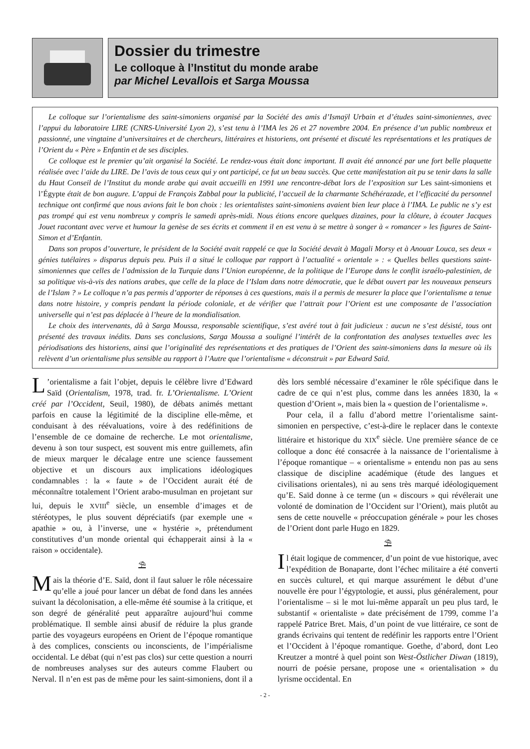Dossier du trimestre
Le colloque à l’Institut du monde arabe
par Michel Levallois et Sarga Moussa
Le colloque sur l’orientalisme des saint-simoniens organisé par la Société des amis d’Ismaÿl Urbain et d’études saint-simoniennes, avec l’appui du laboratoire LIRE (CNRS-Université Lyon 2), s’est tenu à l’IMA les 26 et 27 novembre 2004. En présence d’un public nombreux et passionné, une vingtaine d’universitaires et de chercheurs, littéraires et historiens, ont présenté et discuté les représentations et les pratiques de l’Orient du « Père » Enfantin et de ses disciples.
Ce colloque est le premier qu’ait organisé la Société. Le rendez-vous était donc important. Il avait été annoncé par une fort belle plaquette réalisée avec l’aide du LIRE. De l’avis de tous ceux qui y ont participé, ce fut un beau succès. Que cette manifestation ait pu se tenir dans la salle du Haut Conseil de l’Institut du monde arabe qui avait accueilli en 1991 une rencontre-débat lors de l’exposition sur Les saint-simoniens et l’Égypte était de bon augure. L’appui de François Zabbal pour la publicité, l’accueil de la charmante Schéhérazade, et l’efficacité du personnel technique ont confirmé que nous avions fait le bon choix : les orientalistes saint-simoniens avaient bien leur place à l’IMA. Le public ne s’y est pas trompé qui est venu nombreux y compris le samedi après-midi. Nous étions encore quelques dizaines, pour la clôture, à écouter Jacques Jouet racontant avec verve et humour la genèse de ses écrits et comment il en est venu à se mettre à songer à « romancer » les figures de Saint-Simon et d’Enfantin.
Dans son propos d’ouverture, le président de la Société avait rappelé ce que la Société devait à Magali Morsy et à Anouar Louca, ses deux « génies tutélaires » disparus depuis peu. Puis il a situé le colloque par rapport à l’actualité « orientale » : « Quelles belles questions saint-simoniennes que celles de l’admission de la Turquie dans l’Union européenne, de la politique de l’Europe dans le conflit israélo-palestinien, de sa politique vis-à-vis des nations arabes, que celle de la place de l’Islam dans notre démocratie, que le débat ouvert par les nouveaux penseurs de l’Islam ? » Le colloque n’a pas permis d’apporter de réponses à ces questions, mais il a permis de mesurer la place que l’orientalisme a tenue dans notre histoire, y compris pendant la période coloniale, et de vérifier que l’attrait pour l’Orient est une composante de l’association universelle qui n’est pas déplacée à l’heure de la mondialisation.
Le choix des intervenants, dû à Sarga Moussa, responsable scientifique, s’est avéré tout à fait judicieux : aucun ne s’est désisté, tous ont présenté des travaux inédits. Dans ses conclusions, Sarga Moussa a souligné l’intérêt de la confrontation des analyses textuelles avec les périodisations des historiens, ainsi que l’originalité des représentations et des pratiques de l’Orient des saint-simoniens dans la mesure où ils relèvent d’un orientalisme plus sensible au rapport à l’Autre que l’orientalisme « déconstruit » par Edward Saïd.
L’orientalisme a fait l’objet, depuis le célèbre livre d’Edward Saïd (Orientalism, 1978, trad. fr. L’Orientalisme. L’Orient créé par l’Occident, Seuil, 1980), de débats animés mettant parfois en cause la légitimité de la discipline elle-même, et conduisant à des réévaluations, voire à des redéfinitions de l’ensemble de ce domaine de recherche. Le mot orientalisme, devenu à son tour suspect, est souvent mis entre guillemets, afin de mieux marquer le décalage entre une science faussement objective et un discours aux implications idéologiques condamnables : la « faute » de l’Occident aurait été de méconnaître totalement l’Orient arabo-musulman en projetant sur lui, depuis le XVIII<sup>e</sup> siècle, un ensemble d’images et de stéréotypes, le plus souvent dépréciatifs (par exemple une « apathie » ou, à l’inverse, une « hystérie », prétendument constitutives d’un monde oriental qui échapperait ainsi à la « raison » occidentale).
⛱
Mais la théorie d’E. Saïd, dont il faut saluer le rôle nécessaire qu’elle a joué pour lancer un débat de fond dans les années suivant la décolonisation, a elle-même été soumise à la critique, et son degré de généralité peut apparaître aujourd’hui comme problématique. Il semble ainsi abusif de réduire la plus grande partie des voyageurs européens en Orient de l’époque romantique à des complices, conscients ou inconscients, de l’impérialisme occidental. Le débat (qui n’est pas clos) sur cette question a nourri de nombreuses analyses sur des auteurs comme Flaubert ou Nerval. Il n’en est pas de même pour les saint-simoniens, dont il a dès lors semblé nécessaire d’examiner le rôle spécifique dans le cadre de ce qui n’est plus, comme dans les années 1830, la « question d’Orient », mais bien la « question de l’orientalisme ».
Pour cela, il a fallu d’abord mettre l’orientalisme saint-simonien en perspective, c’est-à-dire le replacer dans le contexte littéraire et historique du XIX<sup>e</sup> siècle. Une première séance de ce colloque a donc été consacrée à la naissance de l’orientalisme à l’époque romantique – « orientalisme » entendu non pas au sens classique de discipline académique (étude des langues et civilisations orientales), ni au sens très marqué idéologiquement qu’E. Saïd donne à ce terme (un « discours » qui révélerait une volonté de domination de l’Occident sur l’Orient), mais plutôt au sens de cette nouvelle « préoccupation générale » pour les choses de l’Orient dont parle Hugo en 1829.
⛱
Il était logique de commencer, d’un point de vue historique, avec l’expédition de Bonaparte, dont l’échec militaire a été converti en succès culturel, et qui marque assurément le début d’une nouvelle ère pour l’égyptologie, et aussi, plus généralement, pour l’orientalisme – si le mot lui-même apparaît un peu plus tard, le substantif « orientaliste » date précisément de 1799, comme l’a rappelé Patrice Bret. Mais, d’un point de vue littéraire, ce sont de grands écrivains qui tentent de redéfinir les rapports entre l’Orient et l’Occident à l’époque romantique. Goethe, d’abord, dont Leo Kreutzer a montré à quel point son West-Östlicher Diwan (1819), nourri de poésie persane, propose une « orientalisation » du lyrisme occidental. En
- 2 -